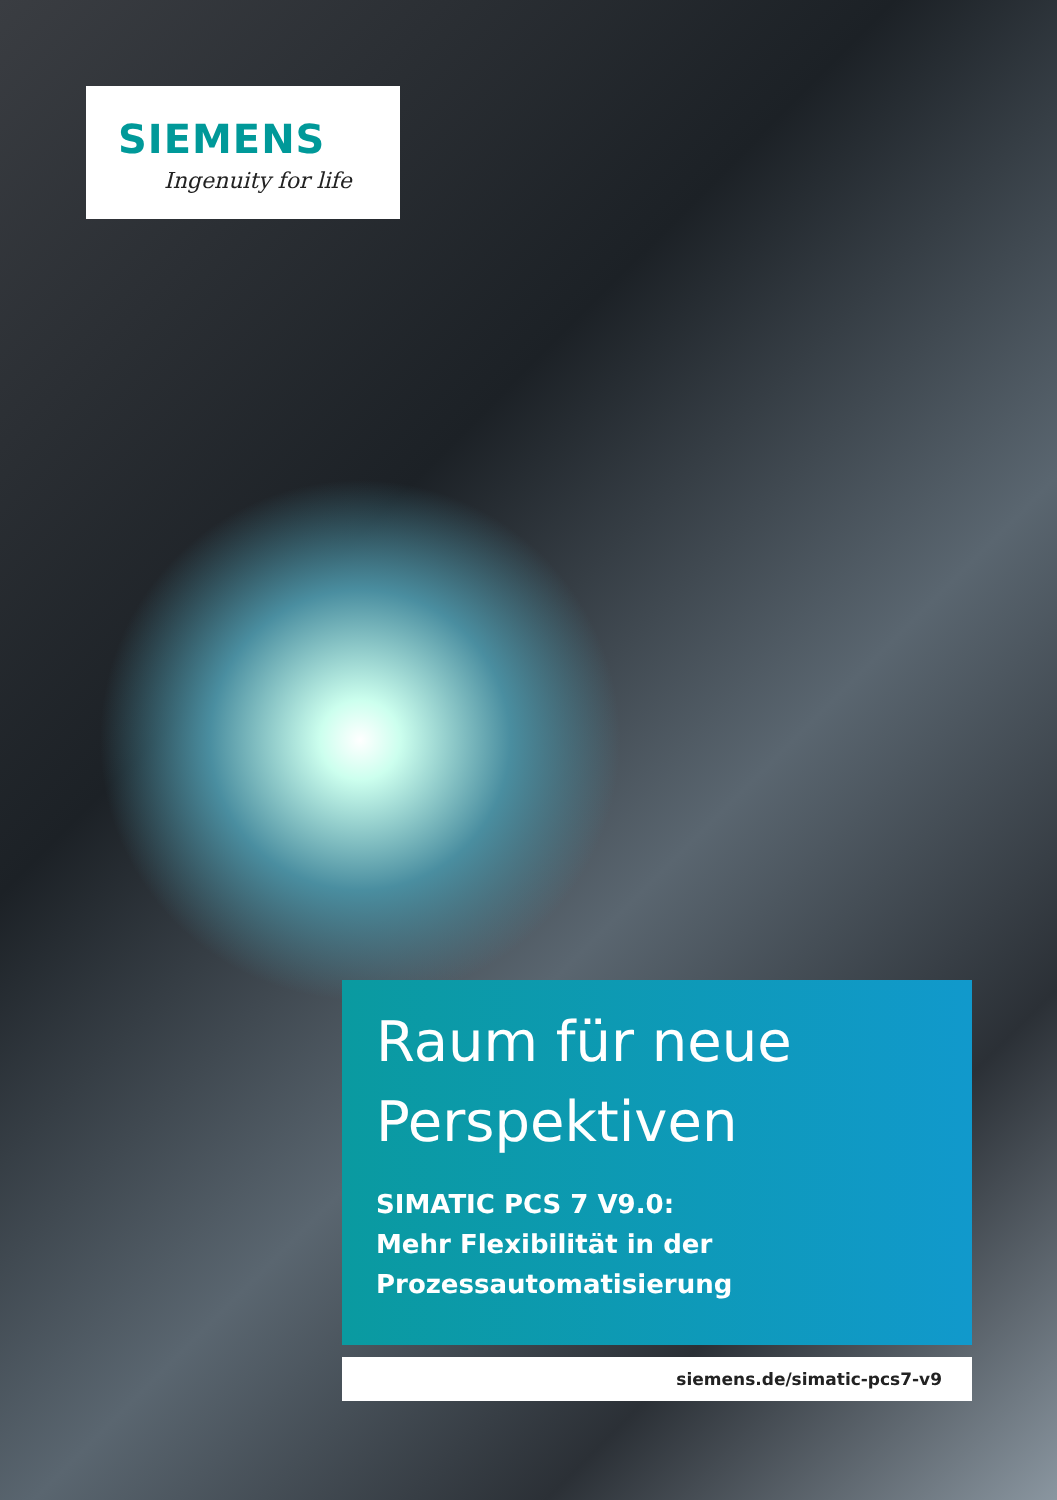SIEMENS
Ingenuity for life
Raum für neue
Perspektiven
SIMATIC PCS 7 V9.0:
Mehr Flexibilität in der
Prozessautomatisierung
siemens.de/simatic-pcs7-v9